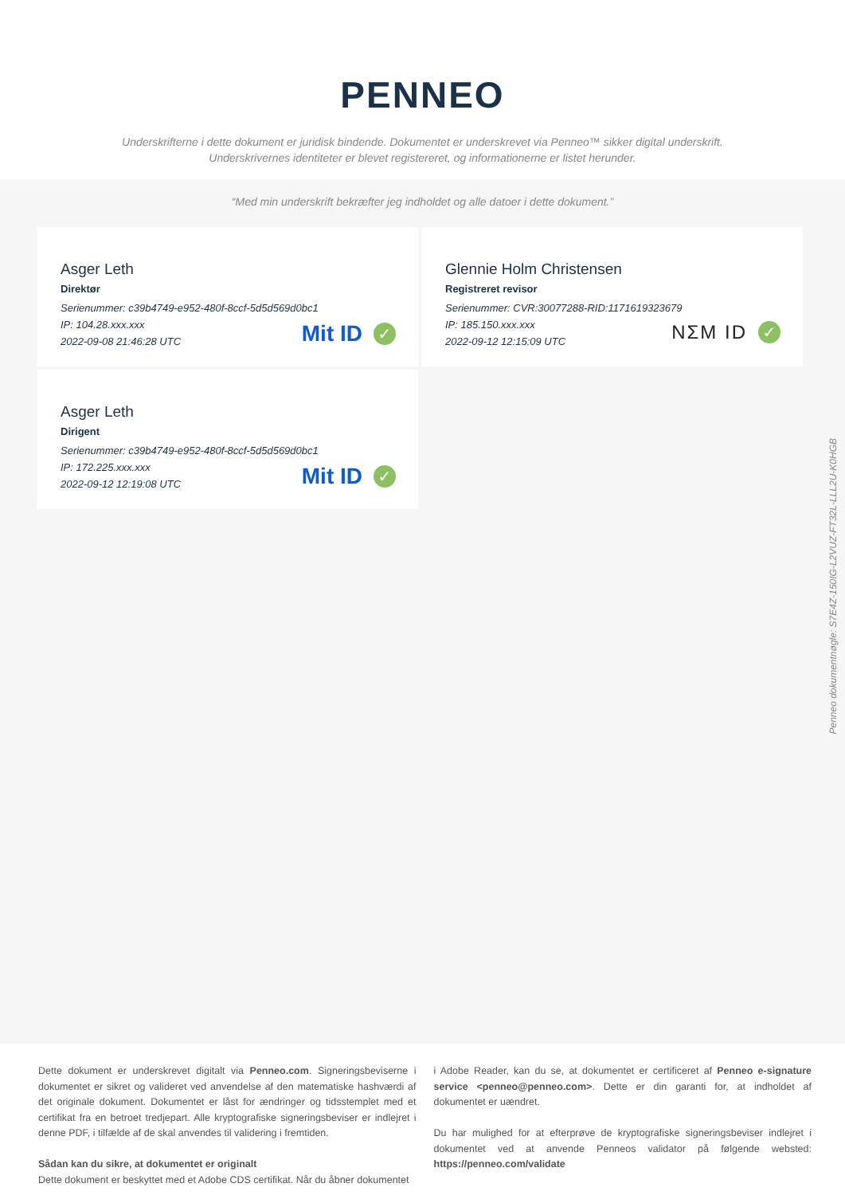PENNEO
Underskrifterne i dette dokument er juridisk bindende. Dokumentet er underskrevet via Penneo™ sikker digital underskrift.
Underskrivernes identiteter er blevet registereret, og informationerne er listet herunder.
“Med min underskrift bekræfter jeg indholdet og alle datoer i dette dokument.”
Asger Leth
Direktør
Serienummer: c39b4749-e952-480f-8ccf-5d5d569d0bc1
IP: 104.28.xxx.xxx
2022-09-08 21:46:28 UTC
Mit ID ✓
Glennie Holm Christensen
Registreret revisor
Serienummer: CVR:30077288-RID:1171619323679
IP: 185.150.xxx.xxx
2022-09-12 12:15:09 UTC
NΣM ID ✓
Asger Leth
Dirigent
Serienummer: c39b4749-e952-480f-8ccf-5d5d569d0bc1
IP: 172.225.xxx.xxx
2022-09-12 12:19:08 UTC
Mit ID ✓
Penneo dokumentnøgle: S7E4Z-150IG-L2VUZ-FT32L-LLL2U-K0HGB
Dette dokument er underskrevet digitalt via Penneo.com. Signeringsbeviserne i dokumentet er sikret og valideret ved anvendelse af den matematiske hashværdi af det originale dokument. Dokumentet er låst for ændringer og tidsstemplet med et certifikat fra en betroet tredjepart. Alle kryptografiske signeringsbeviser er indlejret i denne PDF, i tilfælde af de skal anvendes til validering i fremtiden.
Sådan kan du sikre, at dokumentet er originalt
Dette dokument er beskyttet med et Adobe CDS certifikat. Når du åbner dokumentet
i Adobe Reader, kan du se, at dokumentet er certificeret af Penneo e-signature service <penneo@penneo.com>. Dette er din garanti for, at indholdet af dokumentet er uændret.
Du har mulighed for at efterprøve de kryptografiske signeringsbeviser indlejret i dokumentet ved at anvende Penneos validator på følgende websted: https://penneo.com/validate